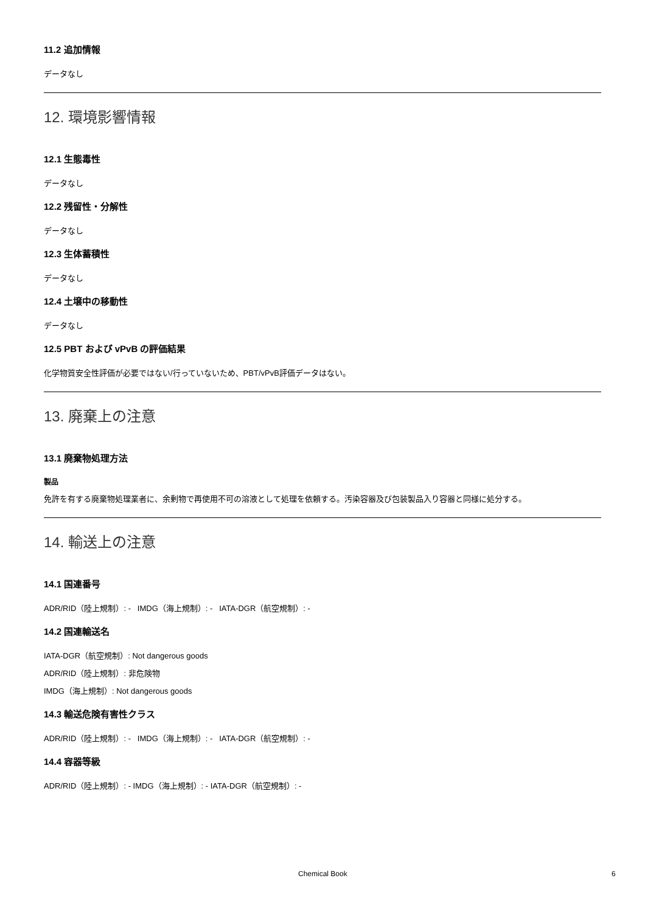11.2 追加情報
データなし
12. 環境影響情報
12.1 生態毒性
データなし
12.2 残留性・分解性
データなし
12.3 生体蓄積性
データなし
12.4 土壌中の移動性
データなし
12.5 PBT および vPvB の評価結果
化学物質安全性評価が必要ではない/行っていないため、PBT/vPvB評価データはない。
13. 廃棄上の注意
13.1 廃棄物処理方法
製品
免許を有する廃棄物処理業者に、余剰物で再使用不可の溶液として処理を依頼する。汚染容器及び包装製品入り容器と同様に処分する。
14. 輸送上の注意
14.1 国連番号
ADR/RID（陸上規制）: - IMDG（海上規制）: - IATA-DGR（航空規制）: -
14.2 国連輸送名
IATA-DGR（航空規制）: Not dangerous goods
ADR/RID（陸上規制）: 非危険物
IMDG（海上規制）: Not dangerous goods
14.3 輸送危険有害性クラス
ADR/RID（陸上規制）: - IMDG（海上規制）: - IATA-DGR（航空規制）: -
14.4 容器等級
ADR/RID（陸上規制）: - IMDG（海上規制）: - IATA-DGR（航空規制）: -
Chemical Book 6